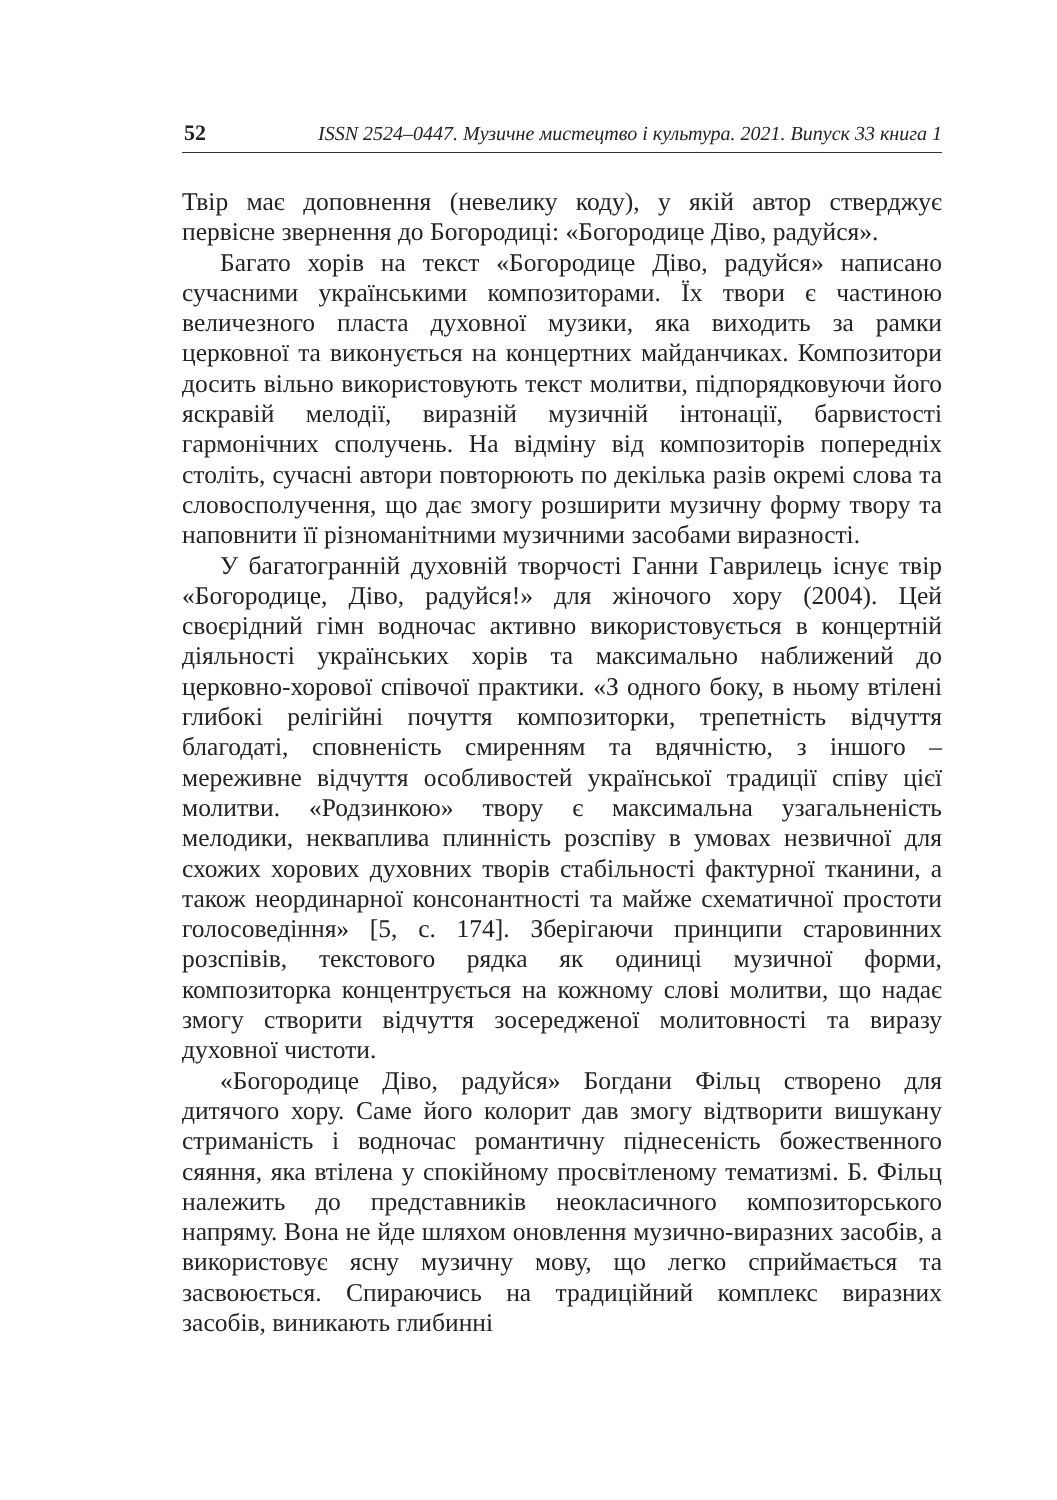52 ISSN 2524–0447. Музичне мистецтво і культура. 2021. Випуск 33 книга 1
Твір має доповнення (невелику коду), у якій автор стверджує первісне звернення до Богородиці: «Богородице Діво, радуйся».
Багато хорів на текст «Богородице Діво, радуйся» написано сучасними українськими композиторами. Їх твори є частиною величезного пласта духовної музики, яка виходить за рамки церковної та виконується на концертних майданчиках. Композитори досить вільно використовують текст молитви, підпорядковуючи його яскравій мелодії, виразній музичній інтонації, барвистості гармонічних сполучень. На відміну від композиторів попередніх століть, сучасні автори повторюють по декілька разів окремі слова та словосполучення, що дає змогу розширити музичну форму твору та наповнити її різноманітними музичними засобами виразності.
У багатогранній духовній творчості Ганни Гаврилець існує твір «Богородице, Діво, радуйся!» для жіночого хору (2004). Цей своєрідний гімн водночас активно використовується в концертній діяльності українських хорів та максимально наближений до церковно-хорової співочої практики. «З одного боку, в ньому втілені глибокі релігійні почуття композиторки, трепетність відчуття благодаті, сповненість смиренням та вдячністю, з іншого – мереживне відчуття особливостей української традиції співу цієї молитви. «Родзинкою» твору є максимальна узагальненість мелодики, некваплива плинність розспіву в умовах незвичної для схожих хорових духовних творів стабільності фактурної тканини, а також неординарної консонантності та майже схематичної простоти голосоведіння» [5, с. 174]. Зберігаючи принципи старовинних розспівів, текстового рядка як одиниці музичної форми, композиторка концентрується на кожному слові молитви, що надає змогу створити відчуття зосередженої молитовності та виразу духовної чистоти.
«Богородице Діво, радуйся» Богдани Фільц створено для дитячого хору. Саме його колорит дав змогу відтворити вишукану стриманість і водночас романтичну піднесеність божественного сяяння, яка втілена у спокійному просвітленому тематизмі. Б. Фільц належить до представників неокласичного композиторського напряму. Вона не йде шляхом оновлення музично-виразних засобів, а використовує ясну музичну мову, що легко сприймається та засвоюється. Спираючись на традиційний комплекс виразних засобів, виникають глибинні